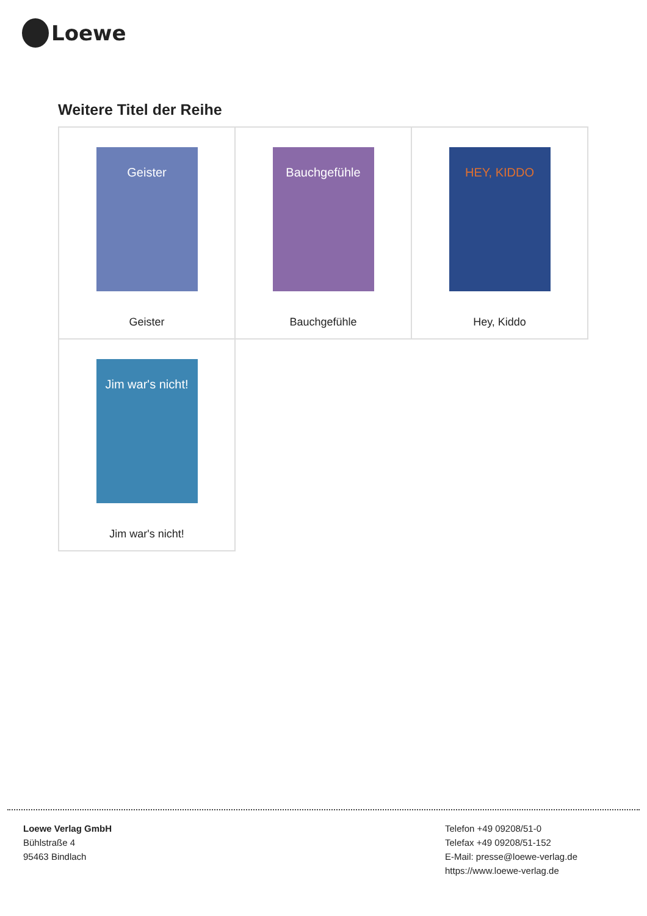Loewe
Weitere Titel der Reihe
| Geister Geister | Bauchgefühle Bauchgefühle | HEY, KIDDO Hey, Kiddo |
| Jim war's nicht! Jim war's nicht! | | |
Loewe Verlag GmbH
Bühlstraße 4
95463 Bindlach
Telefon +49 09208/51-0
Telefax +49 09208/51-152
E-Mail: presse@loewe-verlag.de
https://www.loewe-verlag.de